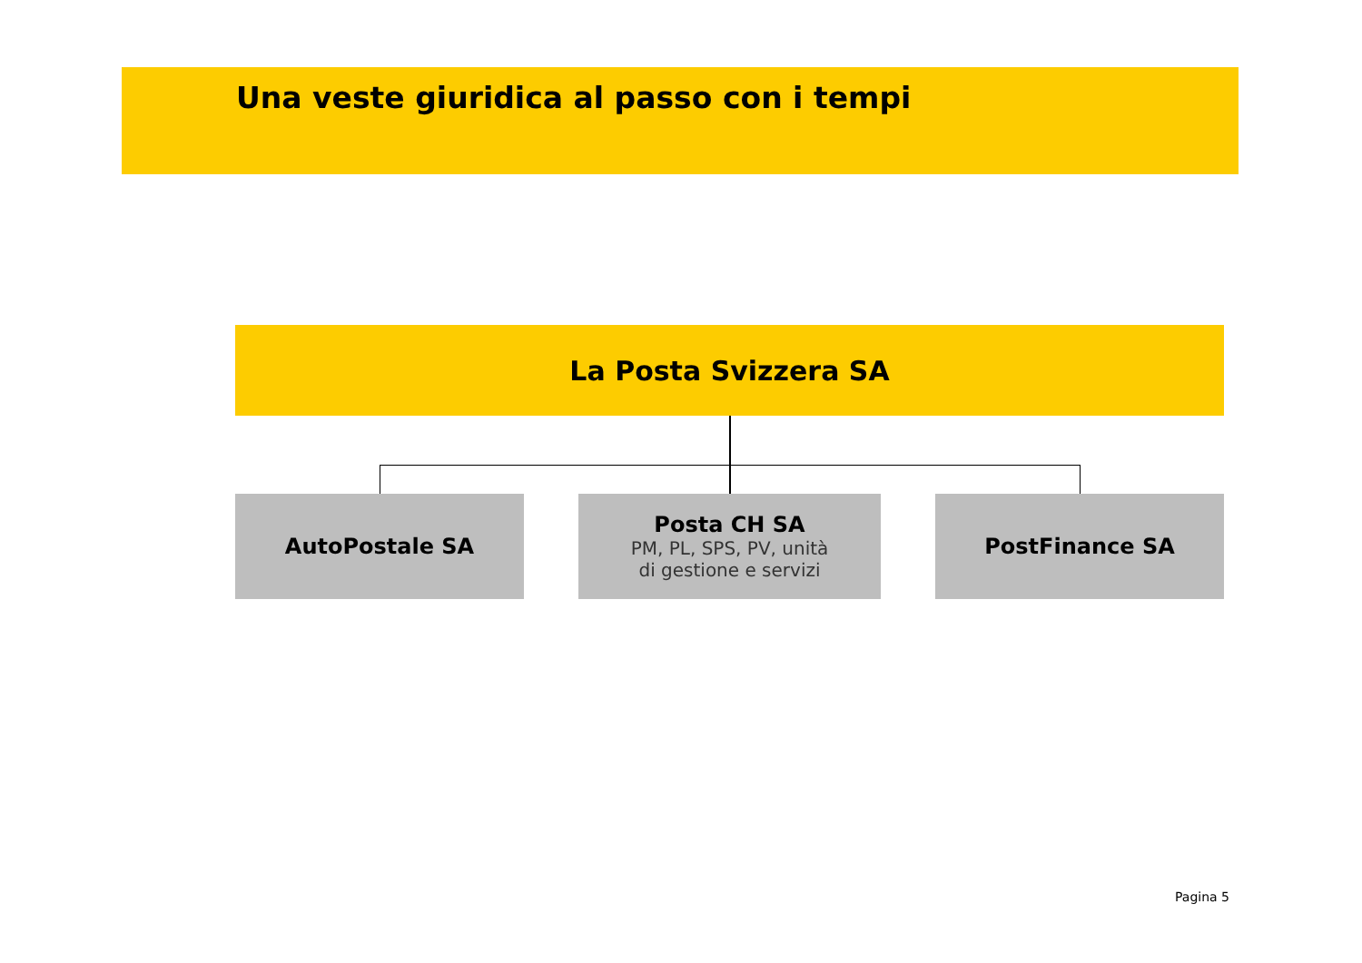Una veste giuridica al passo con i tempi
La Posta Svizzera SA
AutoPostale SA
Posta CH SA
PM, PL, SPS, PV, unità
di gestione e servizi
PostFinance SA
Pagina 5